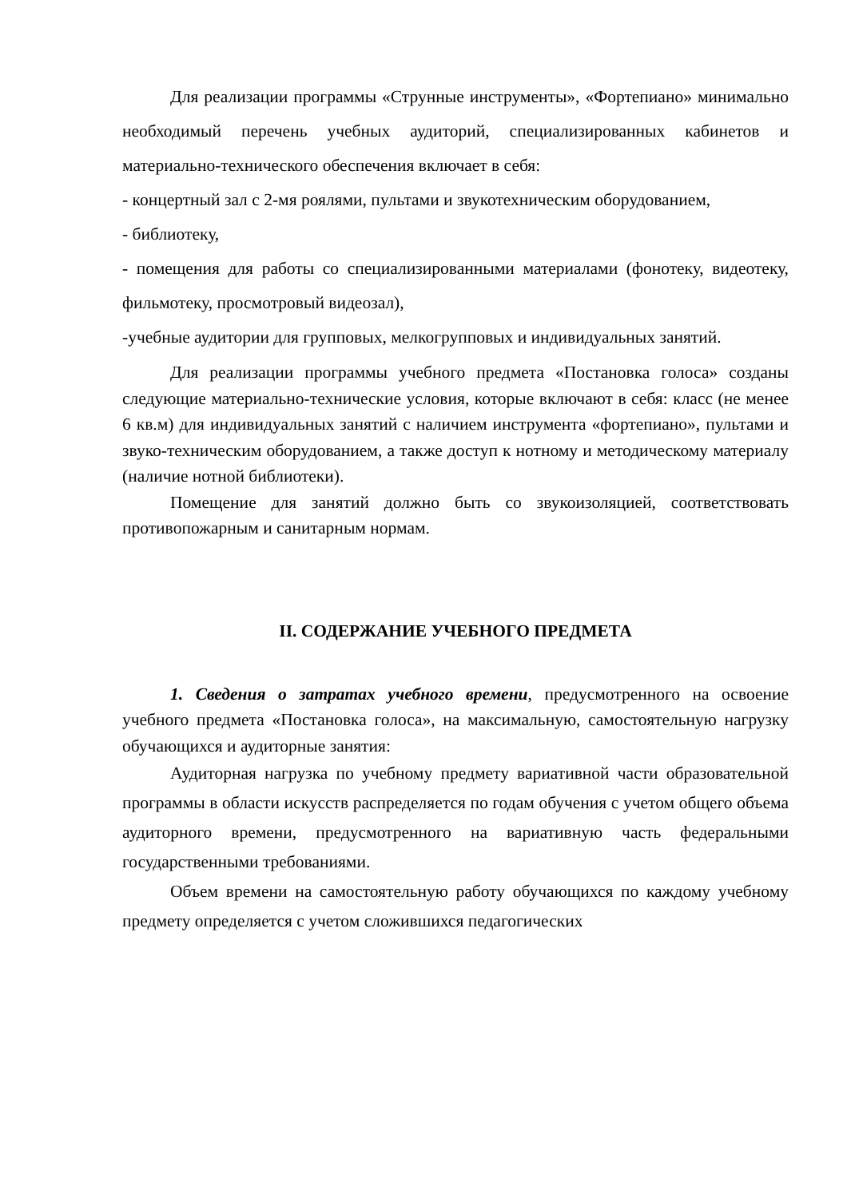Для реализации программы «Струнные инструменты», «Фортепиано» минимально необходимый перечень учебных аудиторий, специализированных кабинетов и материально-технического обеспечения включает в себя:
- концертный зал с 2-мя роялями, пультами и звукотехническим оборудованием,
- библиотеку,
- помещения для работы со специализированными материалами (фонотеку, видеотеку, фильмотеку, просмотровый видеозал),
-учебные аудитории для групповых, мелкогрупповых и индивидуальных занятий.
Для реализации программы учебного предмета «Постановка голоса» созданы следующие материально-технические условия, которые включают в себя: класс (не менее 6 кв.м) для индивидуальных занятий с наличием инструмента «фортепиано», пультами и звуко-техническим оборудованием, а также доступ к нотному и методическому материалу (наличие нотной библиотеки).
Помещение для занятий должно быть со звукоизоляцией, соответствовать противопожарным и санитарным нормам.
II. СОДЕРЖАНИЕ УЧЕБНОГО ПРЕДМЕТА
1. Сведения о затратах учебного времени, предусмотренного на освоение учебного предмета «Постановка голоса», на максимальную, самостоятельную нагрузку обучающихся и аудиторные занятия:
Аудиторная нагрузка по учебному предмету вариативной части образовательной программы в области искусств распределяется по годам обучения с учетом общего объема аудиторного времени, предусмотренного на вариативную часть федеральными государственными требованиями.
Объем времени на самостоятельную работу обучающихся по каждому учебному предмету определяется с учетом сложившихся педагогических